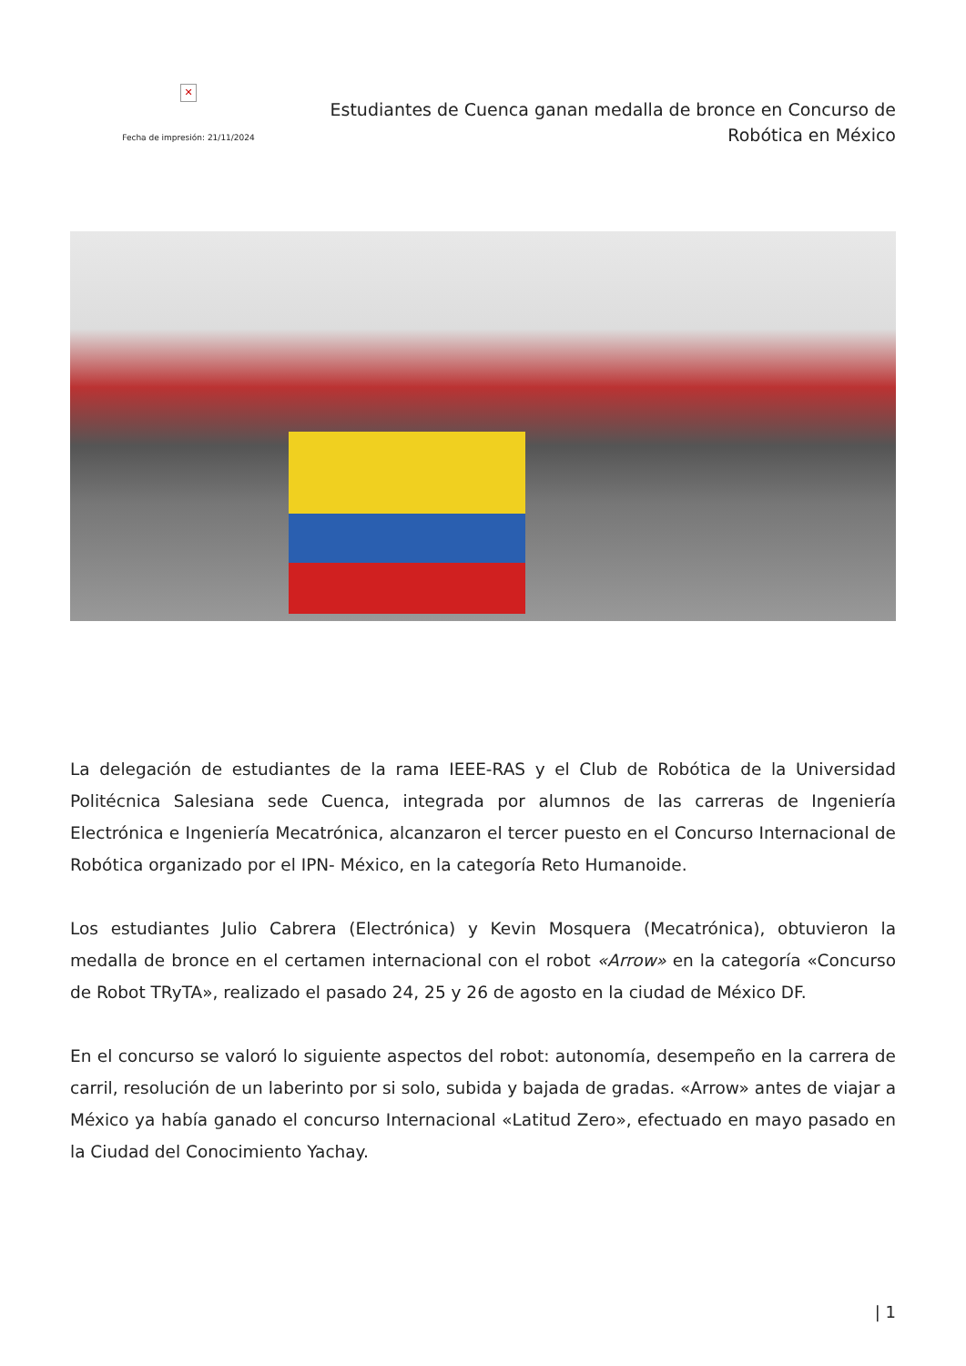✕
Fecha de impresión: 21/11/2024
Estudiantes de Cuenca ganan medalla de bronce en Concurso de Robótica en México
La delegación de estudiantes de la rama IEEE-RAS y el Club de Robótica de la Universidad Politécnica Salesiana sede Cuenca, integrada por alumnos de las carreras de Ingeniería Electrónica e Ingeniería Mecatrónica, alcanzaron el tercer puesto en el Concurso Internacional de Robótica organizado por el IPN- México, en la categoría Reto Humanoide.
Los estudiantes Julio Cabrera (Electrónica) y Kevin Mosquera (Mecatrónica), obtuvieron la medalla de bronce en el certamen internacional con el robot «Arrow» en la categoría «Concurso de Robot TRyTA», realizado el pasado 24, 25 y 26 de agosto en la ciudad de México DF.
En el concurso se valoró lo siguiente aspectos del robot: autonomía, desempeño en la carrera de carril, resolución de un laberinto por si solo, subida y bajada de gradas. «Arrow» antes de viajar a México ya había ganado el concurso Internacional «Latitud Zero», efectuado en mayo pasado en la Ciudad del Conocimiento Yachay.
| 1